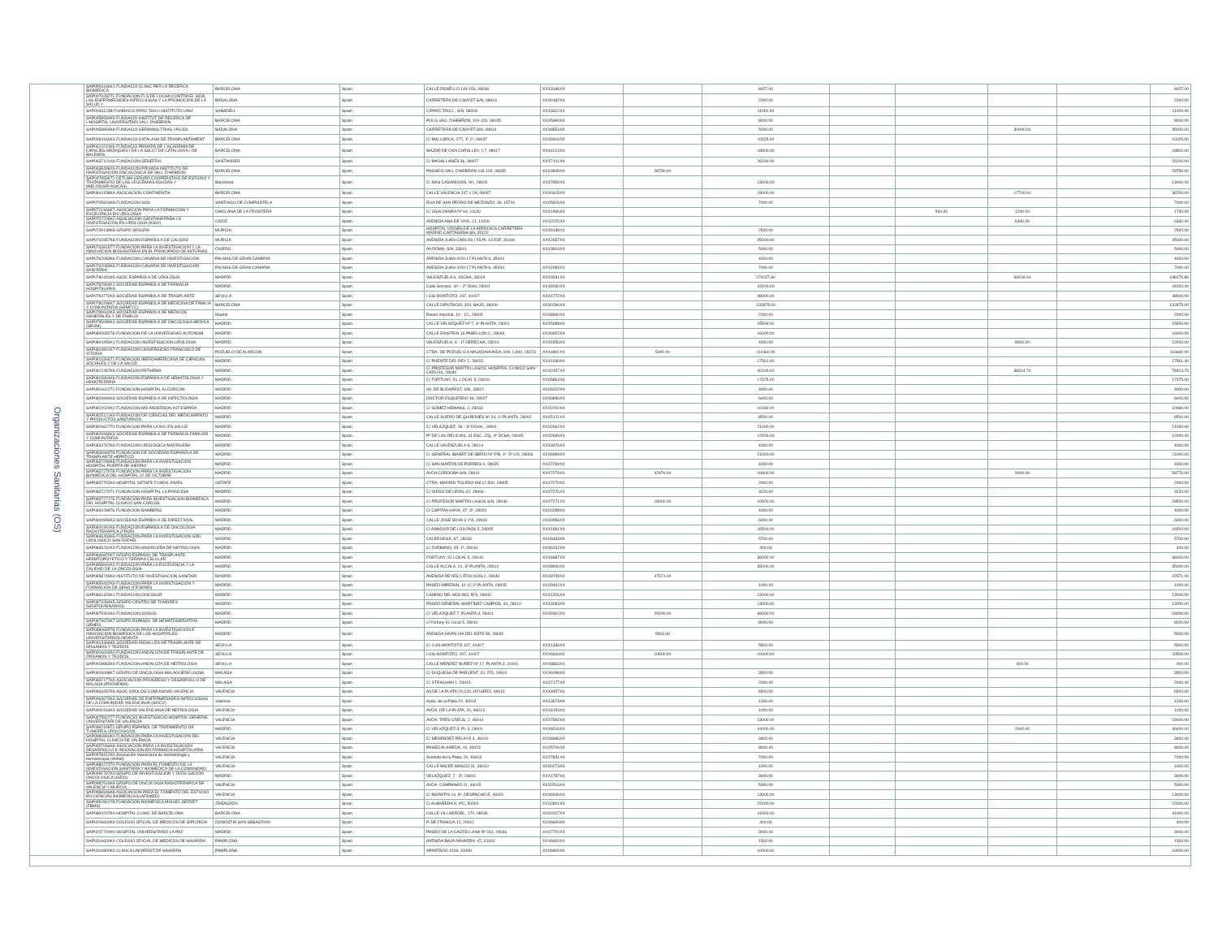| Organizaciones Sanitarias (OS) | SAP0593196K1-FUNDACIO CLINIC PER LA RECERCA BIOMEDICA | BARCELONA | Spain | CALLE ROSELLO 149-153, 08036 | XXX3196XX | | 8027.00 | | | | | 8027.00 |
| | SAP0070282T1-FUNDACION FLS DE LUCHA CONTRA EL SIDA, LAS ENFERMEDADES INFECCIOSAS Y LA PROMOCION DE LA SALUD Y | BADALONA | Spain | CARRETERA DE CANYET S/N, 08916 | XXX0182XX | | 2000.00 | | | | | 2000.00 |
| | SAP0033123B-FUNDACIO PARC TAULI-INSTITUTO UNIV | SABADELL | Spain | C/PARC TAULÍ , S/N, 08208 | XXX3312XX | | 11000.00 | | | | | 11000.00 |
| | SAP0059590K9-FUNDACIO INSTITUT DE RECERCA DE L'HOSPITAL UNIVERSITARI VALL D'HEBRON | BARCELONA | Spain | POLG.VALL D'HEBRON, 119-129, 08035 | XXX5990XX | | 8000.00 | | | | | 8000.00 |
| | SAP0058854K8-FUNDACIO GERMANS TRIAS I PUJOL | BADALONA | Spain | CARRETERA DE CANYET,S/N, 08916 | XXX8854XX | | 5000.00 | | | 30000.00 | | 35000.00 |
| | SAP0094160K3-FUNDACIO CATALANA DE TRASPLANTAMENT | BARCELONA | Spain | C/ MALLORCA, 277, 1º,2ª, 08037 | XXX9416XX | | 10025.00 | | | | | 10025.00 |
| | SAP0614214K6-FUNDACIO PRIVADA DE L'ACADEMIA DE CIENCIES MEDIQUES I DE LA SALUT DE CATALUNYA I DE BALEARS | BARCELONA | Spain | MAJOR DE CAN CARALLEU 1-7, 08017 | XXX4214XX | | 18800.00 | | | | | 18800.00 |
| | SAP0637101X6-FUNDACIÓN SENEFRO | SANTANDER | Spain | C/ MAGALLANES 36, 39007 | XXX7101XX | | 26200.00 | | | | | 26200.00 |
| | SAP0638498X9-FUNDACION PRIVADA INSTITUTO DE INVESTIGACION ONCOLOGICA DE VALL D'HEBRON | BARCELONA | Spain | PASSEIG VALL D'HEBRON 119-129, 08035 | XXX3849XX | 28750.00 | | | | | | 28750.00 |
| | SAP0478596T1-CETLAM (GRUPO COOPERATIVO DE ESTUDIO Y TRATAMIENTO DE LAS LEUCEMIAS AGUDAS Y MIELODISPLASICAS) | Barcelona | Spain | C/ MAS CASANOVAS, 90,, 08041 | XXX7859XX | | 13000.00 | | | | | 13000.00 |
| | SAP0604158K4-ASOCIACION CONTINENTIA | BARCELONA | Spain | CALLE VALENCIA 247 1 2A, 08007 | XXX0415XX | | 19000.00 | | | 17700.00 | | 36700.00 |
| | SAP0705826K8-FUNDACION SOS | SANTIAGO DE COMPOSTELA | Spain | RUA DE SAN PEDRO DE MEZONZO, 39, 15701 | XXX5826XX | | 7000.00 | | | | | 7000.00 |
| | SAP0721966K7-ASOCIACION PARA LA FORMACION Y EXCELENCIA EN UROLOGIA | CHICLANA DE LA FRONTERA | Spain | C/ UGALDANEA Nº 64, 11130 | XXX1966XX | | | | 530.00 | 1200.00 | | 1730.00 |
| | SAP0722206K2-ASOCIACION GADITANA PARA LA INVESTIGACION EN UROLOGIA (AGIU) | CADIZ | Spain | AVENIDA ANA DE VIYA, 21, 11009 | XXX2220XX | | | | | 6340.00 | | 6340.00 |
| | SAP0739139K8-GRUPO SEGURA | MURCIA | Spain | HOSPITAL VIRGEN DE LA ARRIXACA CARRETERA MADRID CARTAGENA SN, 30120 | XXX9139XX | | 2500.00 | | | | | 2500.00 |
| | SAP0742857K8-FUNDACION ESPAÑOLA DE CALIDAD | MURCIA | Spain | AVENIDA JUAN CARLOS I 55 PL 14 EDF, 30100 | XXX2857XX | | 45000.00 | | | | | 45000.00 |
| | SAP0743816T7-FUNDACION PARA LA INVESTIGACION Y LA INNOVACION BIOSANITARIA EN EL PRINCIPADO DE ASTURIAS | OVIEDO | Spain | AV.ROMA, S/N, 33011 | XXX3816XX | | 5000.00 | | | | | 5000.00 |
| | SAP0762083K6-FUNDACION CANARIA DE INVESTIGACION | PALMAS DE GRAN CANARIA | Spain | AVENIDA JUAN XXIII 17 PLANTA 6, 35004 | | | 4000.00 | | | | | 4000.00 |
| | SAP0762083K6-FUNDACION CANARIA DE INVESTIGACION SANITARIA | PALMAS DE GRAN CANARIA | Spain | AVENIDA JUAN XXIII 17 PLANTA 6, 35004 | XXX2083XX | | 7000.00 | | | | | 7000.00 |
| | SAP0780431K5-ASOC ESPAÑOLA DE UROLOGIA | MADRID | Spain | VALENZUELA 6, 1DCHA, 28014 | XXX0431XX | | 279157.80 | | | 69019.00 | | 348176.80 |
| | SAP0782904K1-SOCIEDAD ESPAÑOLA DE FARMACIA HOSPITALARIA | MADRID | Spain | Calle Serrano, 40 – 2º Dcha, 28001 | XXX8290XX | | 44200.00 | | | | | 44200.00 |
| | SAP0784772K9-SOCIEDAD ESPAÑOLA DE TRASPLANTE | SEVILLA | Spain | LUIS MONTOTO, 107, 41007 | XXX4772XX | | 48000.00 | | | | | 48000.00 |
| | SAP0780296K7-SOCIEDAD ESPAÑOLA DE MEDICINA DE FAMILIA Y COMUNITARIA (SEMFYC) | BARCELONA | Spain | CALLE DIPUTACIO, 320, BAJO, 08009 | XXX0296XX | | 132875.00 | | | | | 132875.00 |
| | SAP0789600K3-SOCIEDAD ESPAÑOLA DE MEDICOS GENERALES Y DE FAMILIA | Madrid | Spain | Paseo Imperial, 10 - 12,, 28005 | XXX8960XX | | 2000.00 | | | | | 2000.00 |
| | SAP0795089K4-SOCIEDAD ESPAÑOLA DE ONCOLOGIA MEDICA (SEOM) | MADRID | Spain | CALLE VELAZQUEZ Nº 7, 3ª PLANTA, 28001 | XXX5089XX | | 15500.00 | | | | | 15500.00 |
| | SAP0800652T8-FUNDACION DE LA UNIVERSIDAD AUTONOM | MADRID | Spain | CALLE EINSTEIN 13 PABELLON C, 28049 | XXX0652XX | | 16000.00 | | | | | 16000.00 |
| | SAP0804456K1-FUNDACION INVESTIGACION UROLOGIA | MADRID | Spain | VALENZUELA, 6 - 1º DERECHA, 28014 | XXX4456XX | | 4000.00 | | | 8000.00 | | 12000.00 |
| | SAP0804801K7-FUNDACION UNIVERSIDAD FRANCISCO DE VITORIA | POZUELO DE ALARCON | Spain | CTRA. DE POZUELO A MAJADAHONDA, KM. 1,800, 28223 | XXX4801XX | 5000.00 | 111660.00 | | | | | 116660.00 |
| | SAP0810306T1-FUNDACION IBEROAMERICANA DE CIENCIAS SOCIALES Y DE LA SALUD | MADRID | Spain | C/ PUENTE DEL REY 2, 28023 | XXX1030XX | | 17561.40 | | | | | 17561.40 |
| | SAP0812457K8-FUNDACION PETHEMA | MADRID | Spain | C/ PROFESOR MARTIN LAGOS, HOSPITAL CLINICO SAN CARLOS, 28040 | XXX2457XX | | 40100.00 | | | 38314.70 | | 78414.70 |
| | SAP0815864K6-FUNDACION ESPAÑOLA DE HEMATOLOGIA Y HEMOTERAPIA | MADRID | Spain | C/ FORTUNY, 51, LOCAL 5, 28010 | XXX5864XX | | 17375.00 | | | | | 17375.00 |
| | SAP0816022T1-FUNDACION HOSPITAL ALCORCON | MADRID | Spain | AV. DE BUDAPEST, S/N, 28922 | XXX6022XX | | 3000.00 | | | | | 3000.00 |
| | SAP0820896K8-SOCIEDAD ESPAÑOLA DE INFECTOLOGIA | MADRID | Spain | DOCTOR ESQUERDO 46, 28007 | XXX0896XX | | 6000.00 | | | | | 6000.00 |
| | SAP0822029K1-FUNDACION MD ANDERSON INT ESPAÑA | MADRID | Spain | C/ GÓMEZ HEMANS, 2, 28033 | XXX2202XX | | 10080.00 | | | | | 10080.00 |
| | SAP0825121K6-FUNDACION DE CIENCIAS DEL MEDICAMENTO Y PRODUCTOS SANITARIOS | MADRID | Spain | CALLE SUERO DE QUIÑONES Nº 34, 1ª PLANTA, 28002 | XXX5121XX | | 8500.00 | | | | | 8500.00 |
| | SAP0826627T0-FUNDACION PARA LA INV. EN SALUD | MADRID | Spain | C/ VELAZQUEZ, 59 - 3º DCHA., 28001 | XXX2662XX | | 21000.00 | | | | | 21000.00 |
| | SAP0826996K3-SOCIEDAD ESPAÑOLA DE FARMACIA FAMILIAR Y COMUNITARIA | MADRID | Spain | Pº DE LAS DELICIAS, 31 ESC. IZQ. 4º DCHA, 28045 | XXX2699XX | | 12000.00 | | | | | 12000.00 |
| | SAP0834767K6-FUNDACION UROLOGICA MADRILEÑA | MADRID | Spain | CALLE VALENZUELA 6, 28014 | XXX3476XX | | 4000.00 | | | | | 4000.00 |
| | SAP0836999T8-FUNDACION DE SOCIEDAD ESPAÑOLA DE TRASPLANTE HEPATICO | MADRID | Spain | C/ GENERAL IBAÑEZ DE IBERO Nº 5ºB, 1º, 5º CO, 28003 | XXX6999XX | | 21000.00 | | | | | 21000.00 |
| | SAP0837299K8-FUNDACION PARA LA INVESTIGACION HOSPITAL PUERTA DE HIERRO | MADRID | Spain | C/ SAN MARTIN DE PORRES 4, 28035 | XXX7299XX | | 4000.00 | | | | | 4000.00 |
| | SAP0837270T8-FUNDACION PARA LA INVESTIGACION BIOMEDICA DEL HOSPITAL 12 DE OCTUBRE | MADRID | Spain | AVDA CORDOBA S/N, 28041 | XXX7270XX | 42976.00 | 10800.00 | | | 5000.00 | | 58776.00 |
| | SAP0837702K4-HOSPITAL GETAFE FUNDA. INVES | GETAFE | Spain | CTRA. MADRID-TOLEDO KM.12.500, 28905 | XXX7270XX | | 2000.00 | | | | | 2000.00 |
| | SAP0837270T1-FUNDACION HOSPITAL LA PRINCESA | MADRID | Spain | C/ DIEGO DE LEÓN, 62, 28006 | XXX7270XX | | 3220.00 | | | | | 3220.00 |
| | SAP0837271T6-FUNDACION PARA INVESTIGACION BIOMEDICA DEL HOSPITAL CLINICO SAN CARLOS | MADRID | Spain | C/ PROFESOR MARTIN LAGOS S/N, 28040 | XXX7271XX | 18000.00 | 10500.00 | | | | | 28500.00 |
| | SAP0840289T6-FUNDACION BAMBERG | MADRID | Spain | C/ CAPITAN HAYA, 47, 3º, 28020 | XXX0289XX | | 4000.00 | | | | | 4000.00 |
| | SAP0840956K3-SOCIEDAD ESPAÑOLA DE DIRECTIVOS | MADRID | Spain | CALLE JOSE SILVA 3 1ºA, 28043 | XXX0956XX | | 6000.00 | | | | | 6000.00 |
| | SAP0841991K6-FUNDACION ESPAÑOLA DE ONCOLOGIA RADIOTERAPICA (FEOR) | MADRID | Spain | C/ AMADOR DE LOS RIOS 5, 28005 | XXX1991XX | | 16500.00 | | | | | 16500.00 |
| | SAP0846493K6-FUNDACION PARA LA INVESTIGACION GRU UROLOGICO SAN RAFAEL | MADRID | Spain | CALERUEGA, 87, 28033 | XXX6493XX | | 5700.00 | | | | | 5700.00 |
| | SAP0846262K3-FUNDACIÓN MADRILEÑA DE NEFROLOGIA | MADRID | Spain | C/ ZURBANO, 45, 1º, 28010 | XXX6262XX | | 400.00 | | | | | 400.00 |
| | SAP0846870K7-GRUPO ESPAÑOL DE TRASPLANTE HEMATOPOYETICO Y TERAPIA CELULAR | MADRID | Spain | FORTUNY, 51 LOCAL 5, 28010 | XXX4687XX | | 36000.00 | | | | | 36000.00 |
| | SAP0858940K3-FUNDACION PARA LA EXCELENCIA Y LA CALIDAD DE LA ONCOLOGIA | MADRID | Spain | CALLE ALCALA, 61, 3º PLANTA, 28014 | XXX8940XX | | 35000.00 | | | | | 35000.00 |
| | SAP0858749K9-INSTITUTO DE INVESTIGACION SANITARI | MADRID | Spain | AVENIDA REYES CATOLICOS 2, 28040 | XXX8749XX | 47571.00 | | | | | | 47571.00 |
| | SAP0859402K9-FUNDACION PARA LA INVESTIGACION Y FORMACION DE SENO (FIFSEMO) | MADRID | Spain | PASEO IMPERIAL 10-12 1ª PLANTA, 28005 | XXX9402XX | | 1000.00 | | | | | 1000.00 |
| | SAP0861326K1-FUNDACION ONCOSUR | MADRID | Spain | CAMINO DEL MOLINO, Nº3, 28942 | XXX1326XX | | 13000.00 | | | | | 13000.00 |
| | SAP0873284K5-GRUPO CENTRO DE TUMORES GENITOURINARIOS | MADRID | Spain | PASEO GENERAL MARTINEZ CAMPOS, 44, 28010 | XXX3284XX | | 13000.00 | | | | | 13000.00 |
| | SAP0879302K4-FUNDACION SOGUG | MADRID | Spain | C/ VELAZQUEZ 7, PLANTA 3, 28001 | XXX9302XX | 25000.00 | 68000.00 | | | | | 93000.00 |
| | SAP0879673K7-GRUPO ESPAÑOL DE HEMATOGERIATRIA GEHEG | MADRID | Spain | c/ Fortuny 51 Local 5, 28010 | | | 8000.00 | | | | | 8000.00 |
| | SAP0880695T8-FUNDACION PARA LA INVESTIGACION E INNOVACION BIOMEDICA DE LOS HOSPITALES UNIVERSITARIOS INFANTA | MADRID | Spain | AVENIDA GRAN VÍA DEL ESTE 80, 28031 | | 5500.00 | | | | | | 5500.00 |
| | SAP0913366K8-SOCIEDAD ANDALUZA DE TRASPLANTE DE ORGANOS Y TEJIDOS | SEVILLA | Spain | C/ LUIS MONTOTO 107, 41007 | XXX1336XX | | 5500.00 | | | | | 5500.00 |
| | SAP0916644K0-FUNDACION ANDALUZA DE TRASPLANTE DE ORGANOS Y TEJIDOS | SEVILLA | Spain | LUIS MONTOTO, 107, 41007 | XXX6644XX | 10500.00 | 10000.00 | | | | | 20500.00 |
| | SAP0918863K6-FUNDACION ANDALUZA DE NEFROLOGIA | SEVILLA | Spain | CALLE MENDEZ NUÑEZ Nº 17, PLANTA 3, 41001 | XXX8863XX | | | | | 400.00 | | 400.00 |
| | SAP0826098K7-GRUPO DE ONCOLOGIA MALAGUEÑO (GOM) | MALAGA | Spain | C/ DUQUESA DE PARCENT, 10, 2ºD, 29001 | XXX6098XX | | 3500.00 | | | | | 3500.00 |
| | SAP0837177K9-ASOCIACION PROGRESO Y DESARROLLO DE MALAGA (PRODEIMA) | MALAGA | Spain | C/ STRACHAN 1, 29015 | XXX7177XX | | 2000.00 | | | | | 2000.00 |
| | SAP0963457K9-ASOC.UROLOG.COMUNIDAD VALENCIA | VALENCIA | Spain | AV.DE LA PLATA 20.COL.OFI.MEDI, 46013 | XXX3457XX | | 6500.00 | | | | | 6500.00 |
| | SAP0963673K4-SOCIEDAD DE ENFERMEDADES INFECCIOSAS DE LA COMUNIDAD VALENCIANA (SEICV) | Valencia | Spain | Avda. de la Plata 20, 46013 | XXX3673XX | | 1200.00 | | | | | 1200.00 |
| | SAP0941544K3-SOCIEDAD VALENCIANA DE NEFROLOGIA | VALENCIA | Spain | AVDA. DE LA PLATA, 20, 46013 | XXX4154XX | | 1000.00 | | | | | 1000.00 |
| | SAP0975922T7-FUNDACIO INVESTIGACIO HOSPITAL GENERAL UNIVERSITARI DE VALENCIA | VALENCIA | Spain | AVDA. TRES CREUS, 2, 46014 | XXX7592XX | | 23000.00 | | | | | 23000.00 |
| | SAP0982168T1-GRUPO ESPAÑOL DE TRATAMIENTO DE TUMORES UROLOGICOS | MADRID | Spain | C/ VELAZQUEZ 3, PL 3, 28001 | XXX8216XX | | 44000.00 | | | 2000.00 | | 46000.00 |
| | SAP0986860K0-FUNDACION PARA LA INVESTIGACION DEL HOSPITAL CLINICO DE VALENCIA | VALENCIA | Spain | C/ MENENDEZ PELAYO 4, 46010 | XXX8686XX | | 3400.00 | | | | | 3400.00 |
| | SAP0957066K8-ASOCIACION PARA LA INVESTIGACION DESARROLLO E INNOVACION EN FARMACIA HOSPITALARIA | VALENCIA | Spain | PASEO ALAMEDA, 10, 46023 | XXX5706XX | | 8000.00 | | | | | 8000.00 |
| | SAP0978312K0-Asociación Valenciana de Hematologia y Hemoterapia (AVHH) | VALENCIA | Spain | Avenida de la Plata, 20, 46013 | XXX7831XX | | 7000.00 | | | | | 7000.00 |
| | SAP0980273T0-FUNDACION PARA EL FOMENTO DE LA INVESTIGACION SANITARIA Y BIOMEDICA DE LA COMUNIDAD | VALENCIA | Spain | CALLE MICER MASCO 31, 46010 | XXX0273XX | | 1000.00 | | | | | 1000.00 |
| | SAP0981787K0-GRUPO DE INVESTIGACION Y DIVULGACION ONCOLOGICA (GIDO) | MADRID | Spain | VELAZQUEZ, 7 - 3º, 28001 | XXX1787XX | | 3000.00 | | | | | 3000.00 |
| | SAP0982516K8-GRUPO DE ONCOLOGIA RADIOTERAPICA DE VALENCIA Y MURCIA | VALENCIA | Spain | AVDA. CAMPANAR 21, 46015 | XXX2516XX | | 5000.00 | | | | | 5000.00 |
| | SAP0986946K8-ASOCIACION PARA EL FOMENTO DEL ESTUDIO EN CIENCIAS BIOMEDICAS (AFEMED) | VALENCIA | Spain | C/ MORATIN 14, 8º, DESPACHO E, 46002 | XXX6946XX | | 13000.00 | | | | | 13000.00 |
| | SAP0992801T8-FUNDACION BIOMEDICA MIGUEL SERVET (FBMS) | ZARAGOZA | Spain | C/ ALBAREDA 9, 4ºC, 50004 | XXX2801XX | | 22000.00 | | | | | 22000.00 |
| | SAP0800207K0-HOSPITAL CLINIC DE BARCELONA | BARCELONA | Spain | CALLE VILLARROEL, 170, 08036 | XXX0207XX | | 41000.00 | | | | | 41000.00 |
| | SAP0206600K0-COLEGIO OFICIAL DE MEDICOS DE GIPUZKOA | DONOSTIA-SAN SEBASTIAN | Spain | P. DE FRANCIA 12, 20012 | XXX6600XX | | 400.00 | | | | | 400.00 |
| | SAP0297700K0-HOSPITAL UNIVERSITARIO LA PAZ | MADRID | Spain | PASEO DE LA CASTELLANA Nº 261, 28046 | XXX7700XX | | 3000.00 | | | | | 3000.00 |
| | SAP0316600K0-COLEGIO OFICIAL DE MEDICOS DE NAVARRA | PAMPLONA | Spain | AVENIDA BAJA NAVARRA, 47, 31002 | XXX6600XX | | 1500.00 | | | | | 1500.00 |
| | SAP0316800K0-CLINICA UNIVERSIT.DE NAVARRA | PAMPLONA | Spain | APARTADO 4209, 31080 | XXX6800XX | | 10000.00 | | | | | 10000.00 |